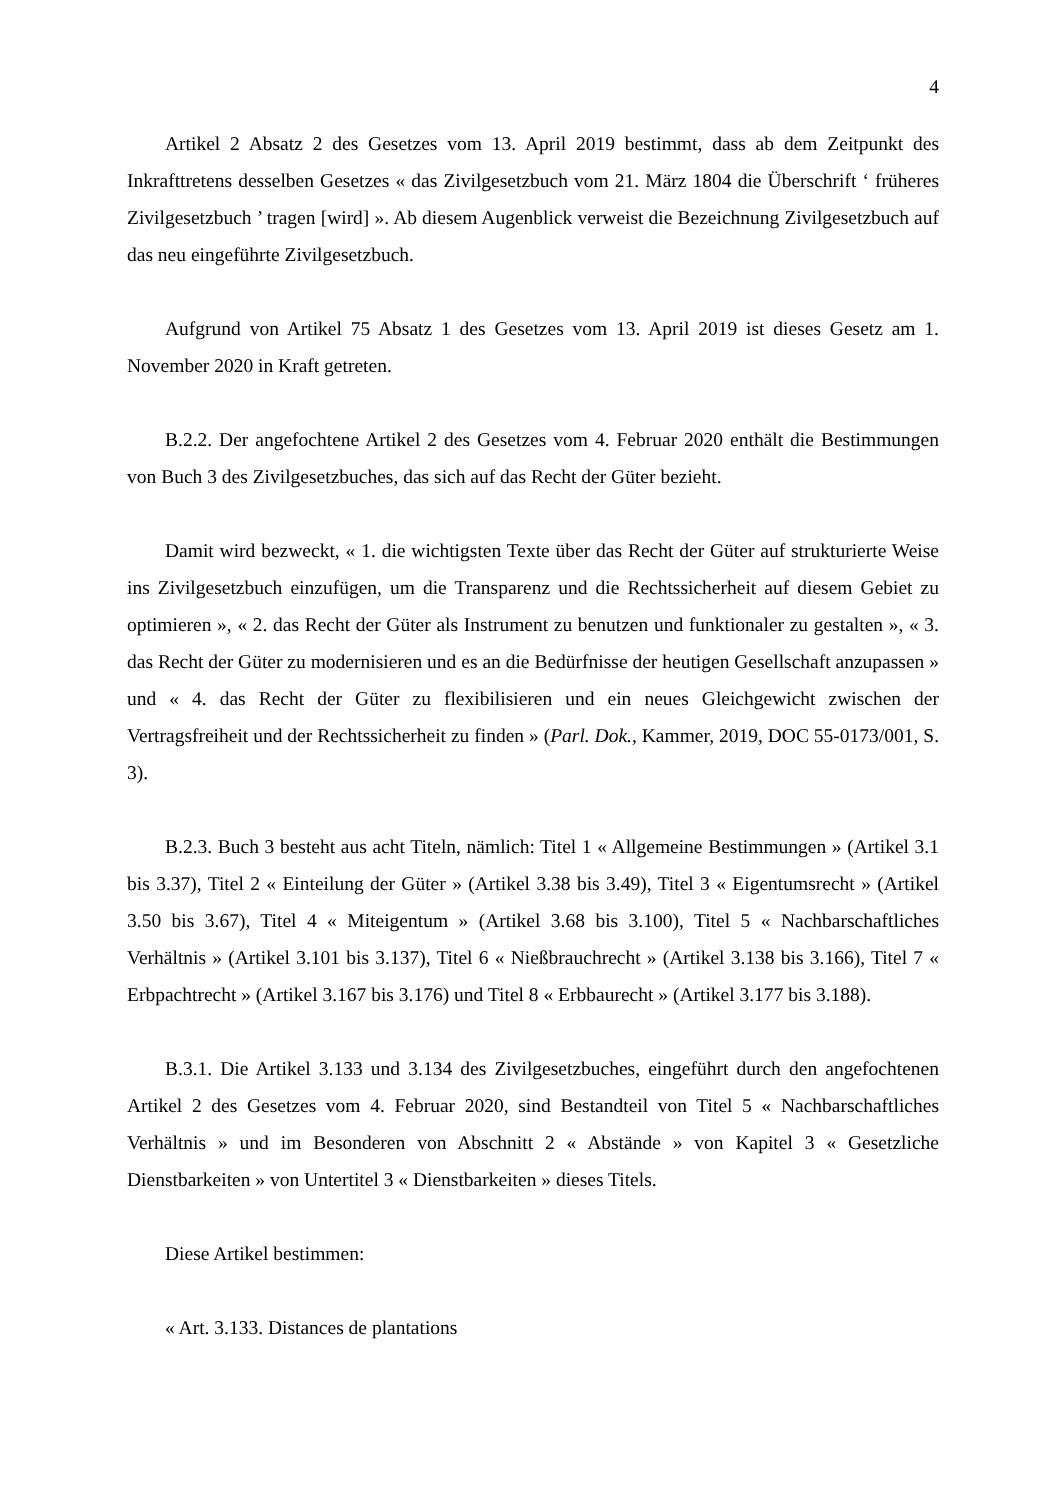4
Artikel 2 Absatz 2 des Gesetzes vom 13. April 2019 bestimmt, dass ab dem Zeitpunkt des Inkrafttretens desselben Gesetzes « das Zivilgesetzbuch vom 21. März 1804 die Überschrift ‘ früheres Zivilgesetzbuch ’ tragen [wird] ». Ab diesem Augenblick verweist die Bezeichnung Zivilgesetzbuch auf das neu eingeführte Zivilgesetzbuch.
Aufgrund von Artikel 75 Absatz 1 des Gesetzes vom 13. April 2019 ist dieses Gesetz am 1. November 2020 in Kraft getreten.
B.2.2. Der angefochtene Artikel 2 des Gesetzes vom 4. Februar 2020 enthält die Bestimmungen von Buch 3 des Zivilgesetzbuches, das sich auf das Recht der Güter bezieht.
Damit wird bezweckt, « 1. die wichtigsten Texte über das Recht der Güter auf strukturierte Weise ins Zivilgesetzbuch einzufügen, um die Transparenz und die Rechtssicherheit auf diesem Gebiet zu optimieren », « 2. das Recht der Güter als Instrument zu benutzen und funktionaler zu gestalten », « 3. das Recht der Güter zu modernisieren und es an die Bedürfnisse der heutigen Gesellschaft anzupassen » und « 4. das Recht der Güter zu flexibilisieren und ein neues Gleichgewicht zwischen der Vertragsfreiheit und der Rechtssicherheit zu finden » (Parl. Dok., Kammer, 2019, DOC 55-0173/001, S. 3).
B.2.3. Buch 3 besteht aus acht Titeln, nämlich: Titel 1 « Allgemeine Bestimmungen » (Artikel 3.1 bis 3.37), Titel 2 « Einteilung der Güter » (Artikel 3.38 bis 3.49), Titel 3 « Eigentumsrecht » (Artikel 3.50 bis 3.67), Titel 4 « Miteigentum » (Artikel 3.68 bis 3.100), Titel 5 « Nachbarschaftliches Verhältnis » (Artikel 3.101 bis 3.137), Titel 6 « Nießbrauchrecht » (Artikel 3.138 bis 3.166), Titel 7 « Erbpachtrecht » (Artikel 3.167 bis 3.176) und Titel 8 « Erbbaurecht » (Artikel 3.177 bis 3.188).
B.3.1. Die Artikel 3.133 und 3.134 des Zivilgesetzbuches, eingeführt durch den angefochtenen Artikel 2 des Gesetzes vom 4. Februar 2020, sind Bestandteil von Titel 5 « Nachbarschaftliches Verhältnis » und im Besonderen von Abschnitt 2 « Abstände » von Kapitel 3 « Gesetzliche Dienstbarkeiten » von Untertitel 3 « Dienstbarkeiten » dieses Titels.
Diese Artikel bestimmen:
« Art. 3.133. Distances de plantations